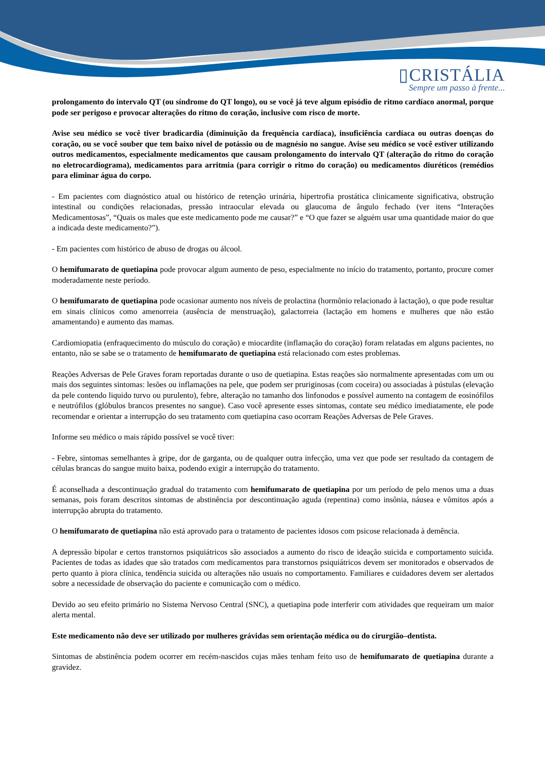▯CRISTÁLIA
Sempre um passo à frente...
prolongamento do intervalo QT (ou síndrome do QT longo), ou se você já teve algum episódio de ritmo cardíaco anormal, porque pode ser perigoso e provocar alterações do ritmo do coração, inclusive com risco de morte.
Avise seu médico se você tiver bradicardia (diminuição da frequência cardíaca), insuficiência cardíaca ou outras doenças do coração, ou se você souber que tem baixo nível de potássio ou de magnésio no sangue. Avise seu médico se você estiver utilizando outros medicamentos, especialmente medicamentos que causam prolongamento do intervalo QT (alteração do ritmo do coração no eletrocardiograma), medicamentos para arritmia (para corrigir o ritmo do coração) ou medicamentos diuréticos (remédios para eliminar água do corpo.
- Em pacientes com diagnóstico atual ou histórico de retenção urinária, hipertrofia prostática clinicamente significativa, obstrução intestinal ou condições relacionadas, pressão intraocular elevada ou glaucoma de ângulo fechado (ver itens “Interações Medicamentosas”, “Quais os males que este medicamento pode me causar?” e “O que fazer se alguém usar uma quantidade maior do que a indicada deste medicamento?”).
- Em pacientes com histórico de abuso de drogas ou álcool.
O hemifumarato de quetiapina pode provocar algum aumento de peso, especialmente no início do tratamento, portanto, procure comer moderadamente neste período.
O hemifumarato de quetiapina pode ocasionar aumento nos níveis de prolactina (hormônio relacionado à lactação), o que pode resultar em sinais clínicos como amenorreia (ausência de menstruação), galactorreia (lactação em homens e mulheres que não estão amamentando) e aumento das mamas.
Cardiomiopatia (enfraquecimento do músculo do coração) e miocardite (inflamação do coração) foram relatadas em alguns pacientes, no entanto, não se sabe se o tratamento de hemifumarato de quetiapina está relacionado com estes problemas.
Reações Adversas de Pele Graves foram reportadas durante o uso de quetiapina. Estas reações são normalmente apresentadas com um ou mais dos seguintes sintomas: lesões ou inflamações na pele, que podem ser pruriginosas (com coceira) ou associadas à pústulas (elevação da pele contendo liquido turvo ou purulento), febre, alteração no tamanho dos linfonodos e possível aumento na contagem de eosinófilos e neutrófilos (glóbulos brancos presentes no sangue). Caso você apresente esses sintomas, contate seu médico imediatamente, ele pode recomendar e orientar a interrupção do seu tratamento com quetiapina caso ocorram Reações Adversas de Pele Graves.
Informe seu médico o mais rápido possível se você tiver:
- Febre, sintomas semelhantes à gripe, dor de garganta, ou de qualquer outra infecção, uma vez que pode ser resultado da contagem de células brancas do sangue muito baixa, podendo exigir a interrupção do tratamento.
É aconselhada a descontinuação gradual do tratamento com hemifumarato de quetiapina por um período de pelo menos uma a duas semanas, pois foram descritos sintomas de abstinência por descontinuação aguda (repentina) como insônia, náusea e vômitos após a interrupção abrupta do tratamento.
O hemifumarato de quetiapina não está aprovado para o tratamento de pacientes idosos com psicose relacionada à demência.
A depressão bipolar e certos transtornos psiquiátricos são associados a aumento do risco de ideação suicida e comportamento suicida. Pacientes de todas as idades que são tratados com medicamentos para transtornos psiquiátricos devem ser monitorados e observados de perto quanto à piora clínica, tendência suicida ou alterações não usuais no comportamento. Familiares e cuidadores devem ser alertados sobre a necessidade de observação do paciente e comunicação com o médico.
Devido ao seu efeito primário no Sistema Nervoso Central (SNC), a quetiapina pode interferir com atividades que requeiram um maior alerta mental.
Este medicamento não deve ser utilizado por mulheres grávidas sem orientação médica ou do cirurgião–dentista.
Sintomas de abstinência podem ocorrer em recém-nascidos cujas mães tenham feito uso de hemifumarato de quetiapina durante a gravidez.